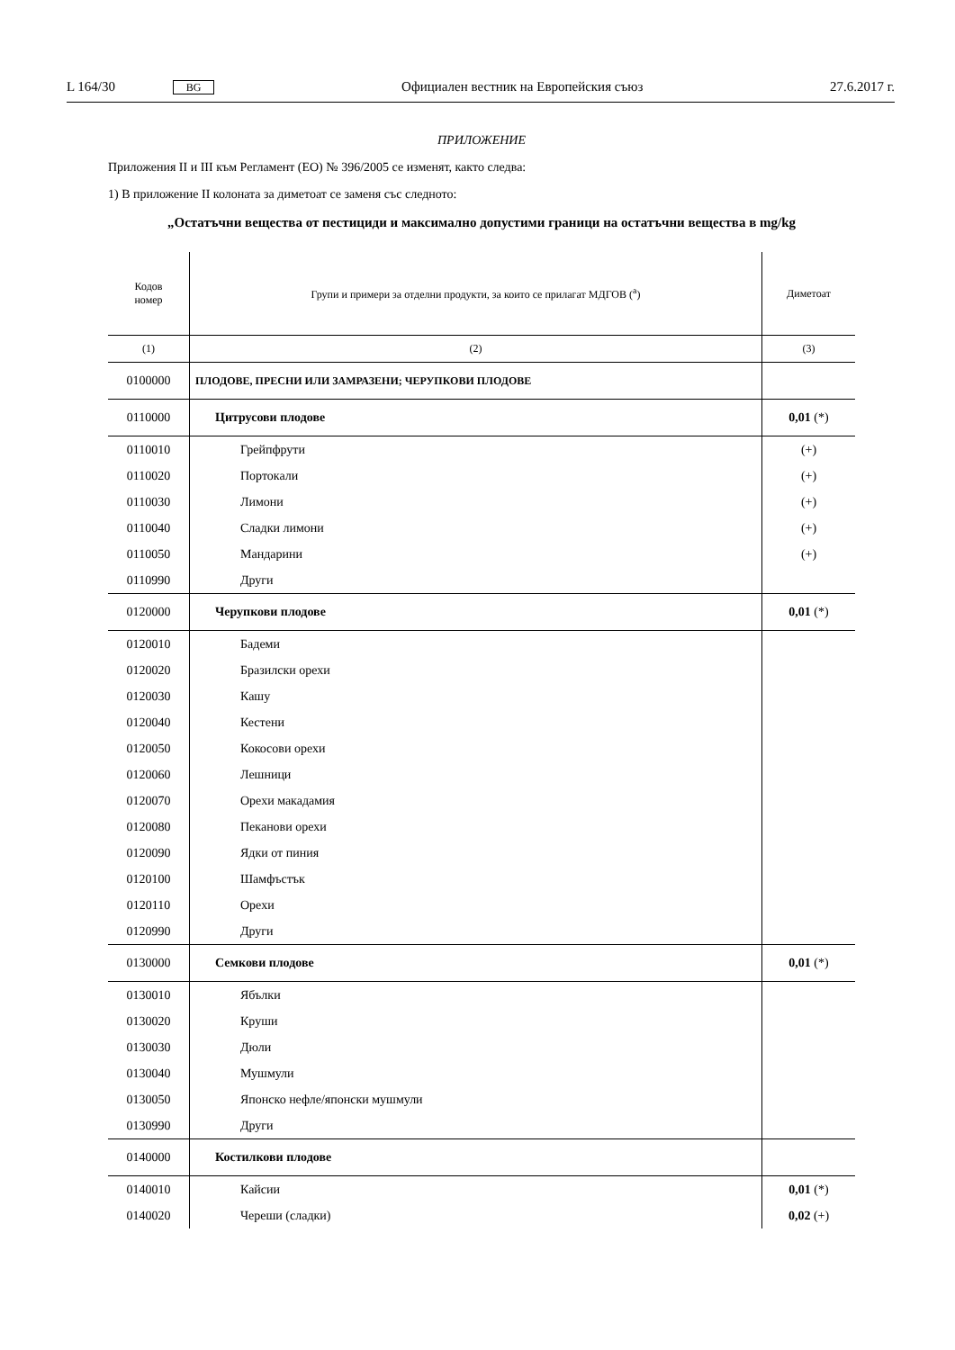L 164/30 BG Официален вестник на Европейския съюз 27.6.2017 г.
ПРИЛОЖЕНИЕ
Приложения II и III към Регламент (ЕО) № 396/2005 се изменят, както следва:
1) В приложение II колоната за диметоат се заменя със следното:
„Остатъчни вещества от пестициди и максимално допустими граници на остатъчни вещества в mg/kg
| Кодов номер | Групи и примери за отделни продукти, за които се прилагат МДГОВ (<sup>a</sup>) | Диметоат |
| --- | --- | --- |
| (1) | (2) | (3) |
| 0100000 | ПЛОДОВЕ, ПРЕСНИ ИЛИ ЗАМРАЗЕНИ; ЧЕРУПКОВИ ПЛОДОВЕ | |
| 0110000 | Цитрусови плодове | 0,01 (*) |
| 0110010 | Грейпфрути | (+) |
| 0110020 | Портокали | (+) |
| 0110030 | Лимони | (+) |
| 0110040 | Сладки лимони | (+) |
| 0110050 | Мандарини | (+) |
| 0110990 | Други | |
| 0120000 | Черупкови плодове | 0,01 (*) |
| 0120010 | Бадеми | |
| 0120020 | Бразилски орехи | |
| 0120030 | Кашу | |
| 0120040 | Кестени | |
| 0120050 | Кокосови орехи | |
| 0120060 | Лешници | |
| 0120070 | Орехи макадамия | |
| 0120080 | Пеканови орехи | |
| 0120090 | Ядки от пиния | |
| 0120100 | Шамфъстък | |
| 0120110 | Орехи | |
| 0120990 | Други | |
| 0130000 | Семкови плодове | 0,01 (*) |
| 0130010 | Ябълки | |
| 0130020 | Круши | |
| 0130030 | Дюли | |
| 0130040 | Мушмули | |
| 0130050 | Японско нефле/японски мушмули | |
| 0130990 | Други | |
| 0140000 | Костилкови плодове | |
| 0140010 | Кайсии | 0,01 (*) |
| 0140020 | Череши (сладки) | 0,02 (+) |